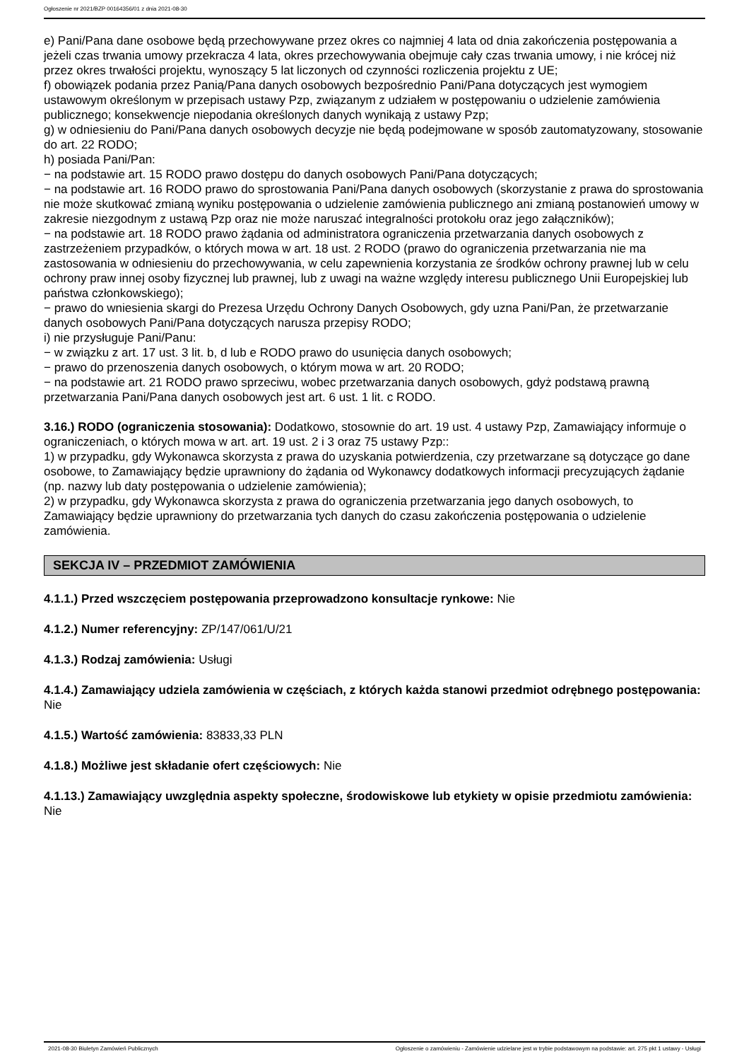Ogłoszenie nr 2021/BZP 00164356/01 z dnia 2021-08-30
e) Pani/Pana dane osobowe będą przechowywane przez okres co najmniej 4 lata od dnia zakończenia postępowania a jeżeli czas trwania umowy przekracza 4 lata, okres przechowywania obejmuje cały czas trwania umowy, i nie krócej niż przez okres trwałości projektu, wynoszący 5 lat liczonych od czynności rozliczenia projektu z UE;
f) obowiązek podania przez Panią/Pana danych osobowych bezpośrednio Pani/Pana dotyczących jest wymogiem ustawowym określonym w przepisach ustawy Pzp, związanym z udziałem w postępowaniu o udzielenie zamówienia publicznego; konsekwencje niepodania określonych danych wynikają z ustawy Pzp;
g) w odniesieniu do Pani/Pana danych osobowych decyzje nie będą podejmowane w sposób zautomatyzowany, stosowanie do art. 22 RODO;
h) posiada Pani/Pan:
− na podstawie art. 15 RODO prawo dostępu do danych osobowych Pani/Pana dotyczących;
− na podstawie art. 16 RODO prawo do sprostowania Pani/Pana danych osobowych (skorzystanie z prawa do sprostowania nie może skutkować zmianą wyniku postępowania o udzielenie zamówienia publicznego ani zmianą postanowień umowy w zakresie niezgodnym z ustawą Pzp oraz nie może naruszać integralności protokołu oraz jego załączników);
− na podstawie art. 18 RODO prawo żądania od administratora ograniczenia przetwarzania danych osobowych z zastrzeżeniem przypadków, o których mowa w art. 18 ust. 2 RODO (prawo do ograniczenia przetwarzania nie ma zastosowania w odniesieniu do przechowywania, w celu zapewnienia korzystania ze środków ochrony prawnej lub w celu ochrony praw innej osoby fizycznej lub prawnej, lub z uwagi na ważne względy interesu publicznego Unii Europejskiej lub państwa członkowskiego);
− prawo do wniesienia skargi do Prezesa Urzędu Ochrony Danych Osobowych, gdy uzna Pani/Pan, że przetwarzanie danych osobowych Pani/Pana dotyczących narusza przepisy RODO;
i) nie przysługuje Pani/Panu:
− w związku z art. 17 ust. 3 lit. b, d lub e RODO prawo do usunięcia danych osobowych;
− prawo do przenoszenia danych osobowych, o którym mowa w art. 20 RODO;
− na podstawie art. 21 RODO prawo sprzeciwu, wobec przetwarzania danych osobowych, gdyż podstawą prawną przetwarzania Pani/Pana danych osobowych jest art. 6 ust. 1 lit. c RODO.
3.16.) RODO (ograniczenia stosowania): Dodatkowo, stosownie do art. 19 ust. 4 ustawy Pzp, Zamawiający informuje o ograniczeniach, o których mowa w art. art. 19 ust. 2 i 3 oraz 75 ustawy Pzp::
1) w przypadku, gdy Wykonawca skorzysta z prawa do uzyskania potwierdzenia, czy przetwarzane są dotyczące go dane osobowe, to Zamawiający będzie uprawniony do żądania od Wykonawcy dodatkowych informacji precyzujących żądanie (np. nazwy lub daty postępowania o udzielenie zamówienia);
2) w przypadku, gdy Wykonawca skorzysta z prawa do ograniczenia przetwarzania jego danych osobowych, to Zamawiający będzie uprawniony do przetwarzania tych danych do czasu zakończenia postępowania o udzielenie zamówienia.
SEKCJA IV – PRZEDMIOT ZAMÓWIENIA
4.1.1.) Przed wszczęciem postępowania przeprowadzono konsultacje rynkowe: Nie
4.1.2.) Numer referencyjny: ZP/147/061/U/21
4.1.3.) Rodzaj zamówienia: Usługi
4.1.4.) Zamawiający udziela zamówienia w częściach, z których każda stanowi przedmiot odrębnego postępowania: Nie
4.1.5.) Wartość zamówienia: 83833,33 PLN
4.1.8.) Możliwe jest składanie ofert częściowych: Nie
4.1.13.) Zamawiający uwzględnia aspekty społeczne, środowiskowe lub etykiety w opisie przedmiotu zamówienia: Nie
2021-08-30 Biuletyn Zamówień Publicznych Ogłoszenie o zamówieniu - Zamówienie udzielane jest w trybie podstawowym na podstawie: art. 275 pkt 1 ustawy - Usługi